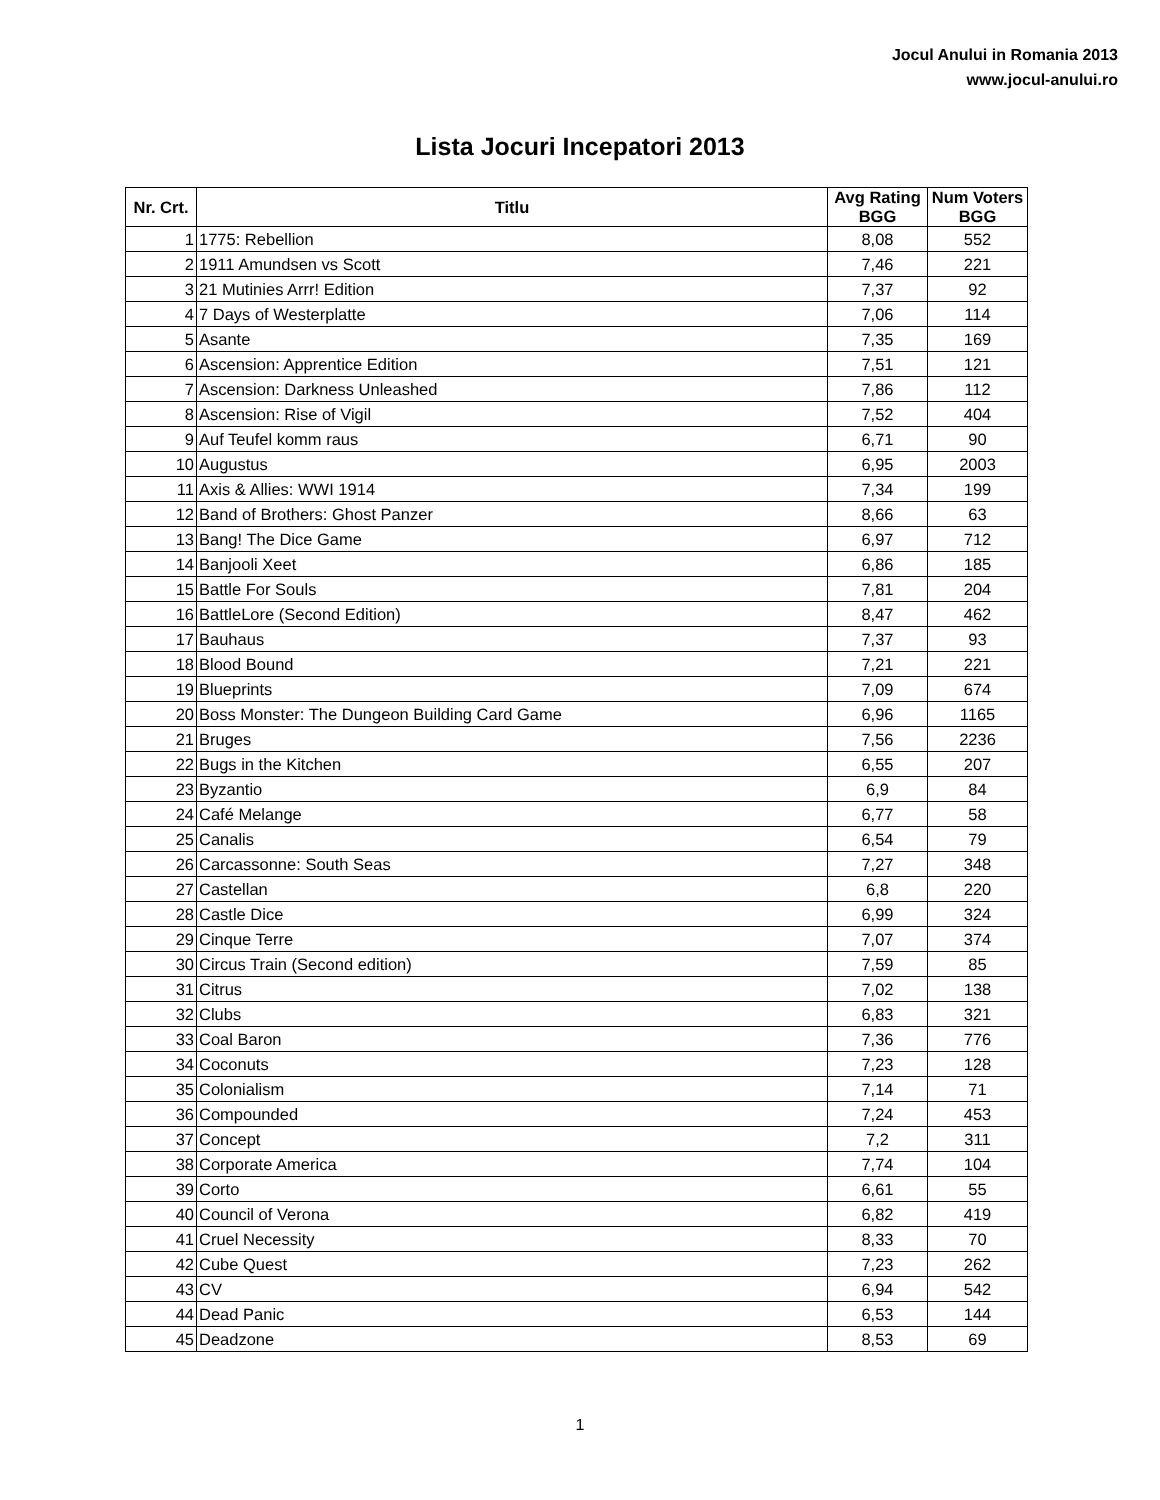Jocul Anului in Romania 2013
www.jocul-anului.ro
Lista Jocuri Incepatori 2013
| Nr. Crt. | Titlu | Avg Rating BGG | Num Voters BGG |
| --- | --- | --- | --- |
| 1 | 1775: Rebellion | 8,08 | 552 |
| 2 | 1911 Amundsen vs Scott | 7,46 | 221 |
| 3 | 21 Mutinies Arrr! Edition | 7,37 | 92 |
| 4 | 7 Days of Westerplatte | 7,06 | 114 |
| 5 | Asante | 7,35 | 169 |
| 6 | Ascension: Apprentice Edition | 7,51 | 121 |
| 7 | Ascension: Darkness Unleashed | 7,86 | 112 |
| 8 | Ascension: Rise of Vigil | 7,52 | 404 |
| 9 | Auf Teufel komm raus | 6,71 | 90 |
| 10 | Augustus | 6,95 | 2003 |
| 11 | Axis & Allies: WWI 1914 | 7,34 | 199 |
| 12 | Band of Brothers: Ghost Panzer | 8,66 | 63 |
| 13 | Bang! The Dice Game | 6,97 | 712 |
| 14 | Banjooli Xeet | 6,86 | 185 |
| 15 | Battle For Souls | 7,81 | 204 |
| 16 | BattleLore (Second Edition) | 8,47 | 462 |
| 17 | Bauhaus | 7,37 | 93 |
| 18 | Blood Bound | 7,21 | 221 |
| 19 | Blueprints | 7,09 | 674 |
| 20 | Boss Monster: The Dungeon Building Card Game | 6,96 | 1165 |
| 21 | Bruges | 7,56 | 2236 |
| 22 | Bugs in the Kitchen | 6,55 | 207 |
| 23 | Byzantio | 6,9 | 84 |
| 24 | Café Melange | 6,77 | 58 |
| 25 | Canalis | 6,54 | 79 |
| 26 | Carcassonne: South Seas | 7,27 | 348 |
| 27 | Castellan | 6,8 | 220 |
| 28 | Castle Dice | 6,99 | 324 |
| 29 | Cinque Terre | 7,07 | 374 |
| 30 | Circus Train (Second edition) | 7,59 | 85 |
| 31 | Citrus | 7,02 | 138 |
| 32 | Clubs | 6,83 | 321 |
| 33 | Coal Baron | 7,36 | 776 |
| 34 | Coconuts | 7,23 | 128 |
| 35 | Colonialism | 7,14 | 71 |
| 36 | Compounded | 7,24 | 453 |
| 37 | Concept | 7,2 | 311 |
| 38 | Corporate America | 7,74 | 104 |
| 39 | Corto | 6,61 | 55 |
| 40 | Council of Verona | 6,82 | 419 |
| 41 | Cruel Necessity | 8,33 | 70 |
| 42 | Cube Quest | 7,23 | 262 |
| 43 | CV | 6,94 | 542 |
| 44 | Dead Panic | 6,53 | 144 |
| 45 | Deadzone | 8,53 | 69 |
1